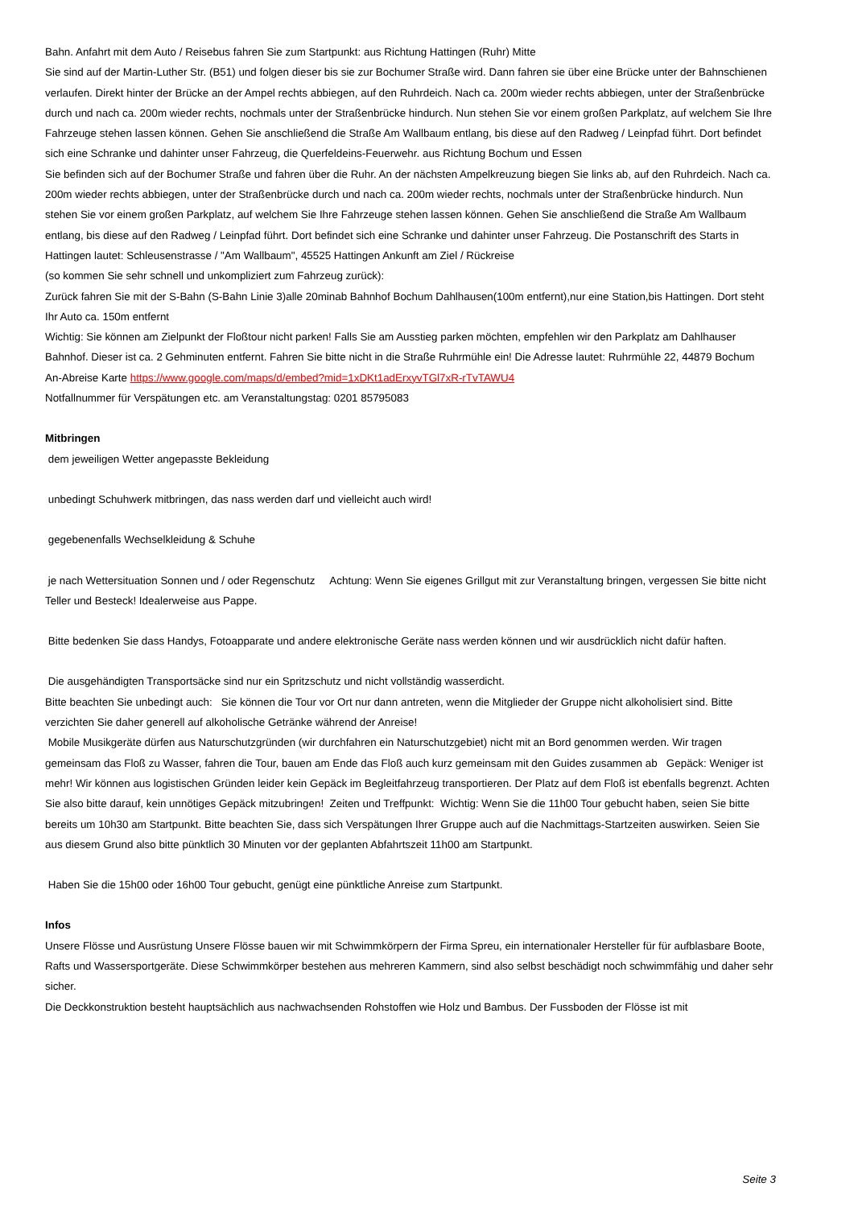Bahn. Anfahrt mit dem Auto / Reisebus fahren Sie zum Startpunkt: aus Richtung Hattingen (Ruhr) Mitte
Sie sind auf der Martin-Luther Str. (B51) und folgen dieser bis sie zur Bochumer Straße wird. Dann fahren sie über eine Brücke unter der Bahnschienen verlaufen. Direkt hinter der Brücke an der Ampel rechts abbiegen, auf den Ruhrdeich. Nach ca. 200m wieder rechts abbiegen, unter der Straßenbrücke durch und nach ca. 200m wieder rechts, nochmals unter der Straßenbrücke hindurch. Nun stehen Sie vor einem großen Parkplatz, auf welchem Sie Ihre Fahrzeuge stehen lassen können. Gehen Sie anschließend die Straße Am Wallbaum entlang, bis diese auf den Radweg / Leinpfad führt. Dort befindet sich eine Schranke und dahinter unser Fahrzeug, die Querfeldeins-Feuerwehr. aus Richtung Bochum und Essen
Sie befinden sich auf der Bochumer Straße und fahren über die Ruhr. An der nächsten Ampelkreuzung biegen Sie links ab, auf den Ruhrdeich. Nach ca. 200m wieder rechts abbiegen, unter der Straßenbrücke durch und nach ca. 200m wieder rechts, nochmals unter der Straßenbrücke hindurch. Nun stehen Sie vor einem großen Parkplatz, auf welchem Sie Ihre Fahrzeuge stehen lassen können. Gehen Sie anschließend die Straße Am Wallbaum entlang, bis diese auf den Radweg / Leinpfad führt. Dort befindet sich eine Schranke und dahinter unser Fahrzeug. Die Postanschrift des Starts in Hattingen lautet: Schleusenstrasse / "Am Wallbaum", 45525 Hattingen Ankunft am Ziel / Rückreise
(so kommen Sie sehr schnell und unkompliziert zum Fahrzeug zurück):
Zurück fahren Sie mit der S-Bahn (S-Bahn Linie 3)alle 20minab Bahnhof Bochum Dahlhausen(100m entfernt),nur eine Station,bis Hattingen. Dort steht Ihr Auto ca. 150m entfernt
Wichtig: Sie können am Zielpunkt der Floßtour nicht parken! Falls Sie am Ausstieg parken möchten, empfehlen wir den Parkplatz am Dahlhauser Bahnhof. Dieser ist ca. 2 Gehminuten entfernt. Fahren Sie bitte nicht in die Straße Ruhrmühle ein! Die Adresse lautet: Ruhrmühle 22, 44879 Bochum
An-Abreise Karte https://www.google.com/maps/d/embed?mid=1xDKt1adErxyvTGl7xR-rTvTAWU4
Notfallnummer für Verspätungen etc. am Veranstaltungstag: 0201 85795083
Mitbringen
dem jeweiligen Wetter angepasste Bekleidung
unbedingt Schuhwerk mitbringen, das nass werden darf und vielleicht auch wird!
gegebenenfalls Wechselkleidung & Schuhe
je nach Wettersituation Sonnen und / oder Regenschutz Achtung: Wenn Sie eigenes Grillgut mit zur Veranstaltung bringen, vergessen Sie bitte nicht Teller und Besteck! Idealerweise aus Pappe.
Bitte bedenken Sie dass Handys, Fotoapparate und andere elektronische Geräte nass werden können und wir ausdrücklich nicht dafür haften.
Die ausgehändigten Transportsäcke sind nur ein Spritzschutz und nicht vollständig wasserdicht.
Bitte beachten Sie unbedingt auch: Sie können die Tour vor Ort nur dann antreten, wenn die Mitglieder der Gruppe nicht alkoholisiert sind. Bitte verzichten Sie daher generell auf alkoholische Getränke während der Anreise!
Mobile Musikgeräte dürfen aus Naturschutzgründen (wir durchfahren ein Naturschutzgebiet) nicht mit an Bord genommen werden. Wir tragen gemeinsam das Floß zu Wasser, fahren die Tour, bauen am Ende das Floß auch kurz gemeinsam mit den Guides zusammen ab Gepäck: Weniger ist mehr! Wir können aus logistischen Gründen leider kein Gepäck im Begleitfahrzeug transportieren. Der Platz auf dem Floß ist ebenfalls begrenzt. Achten Sie also bitte darauf, kein unnötiges Gepäck mitzubringen! Zeiten und Treffpunkt: Wichtig: Wenn Sie die 11h00 Tour gebucht haben, seien Sie bitte bereits um 10h30 am Startpunkt. Bitte beachten Sie, dass sich Verspätungen Ihrer Gruppe auch auf die Nachmittags-Startzeiten auswirken. Seien Sie aus diesem Grund also bitte pünktlich 30 Minuten vor der geplanten Abfahrtszeit 11h00 am Startpunkt.
Haben Sie die 15h00 oder 16h00 Tour gebucht, genügt eine pünktliche Anreise zum Startpunkt.
Infos
Unsere Flösse und Ausrüstung Unsere Flösse bauen wir mit Schwimmkörpern der Firma Spreu, ein internationaler Hersteller für für aufblasbare Boote, Rafts und Wassersportgeräte. Diese Schwimmkörper bestehen aus mehreren Kammern, sind also selbst beschädigt noch schwimmfähig und daher sehr sicher.
Die Deckkonstruktion besteht hauptsächlich aus nachwachsenden Rohstoffen wie Holz und Bambus. Der Fussboden der Flösse ist mit
Seite 3